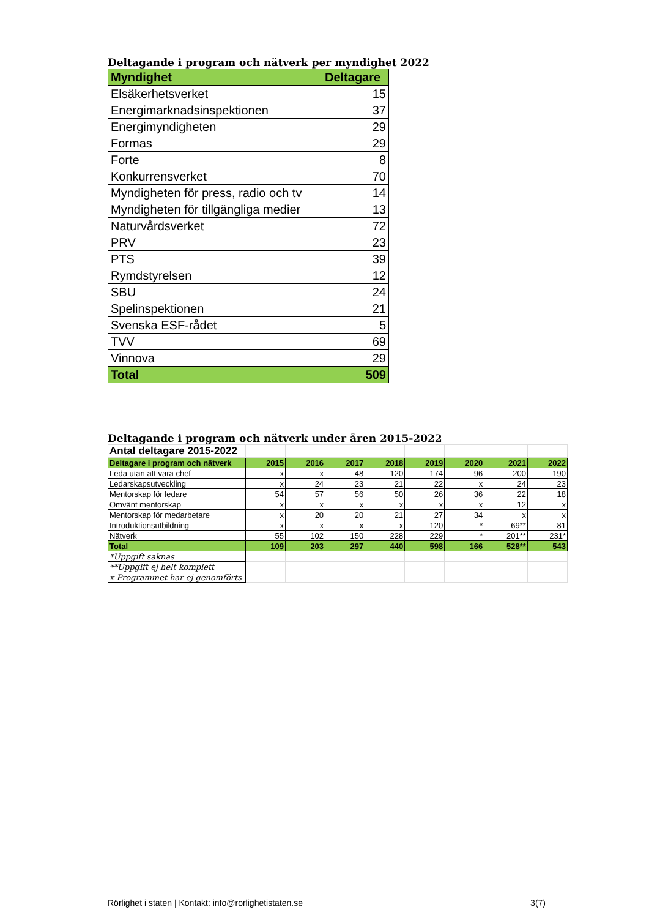Deltagande i program och nätverk per myndighet 2022
| Myndighet | Deltagare |
| --- | --- |
| Elsäkerhetsverket | 15 |
| Energimarknadsinspektionen | 37 |
| Energimyndigheten | 29 |
| Formas | 29 |
| Forte | 8 |
| Konkurrensverket | 70 |
| Myndigheten för press, radio och tv | 14 |
| Myndigheten för tillgängliga medier | 13 |
| Naturvårdsverket | 72 |
| PRV | 23 |
| PTS | 39 |
| Rymdstyrelsen | 12 |
| SBU | 24 |
| Spelinspektionen | 21 |
| Svenska ESF-rådet | 5 |
| TVV | 69 |
| Vinnova | 29 |
| Total | 509 |
Deltagande i program och nätverk under åren 2015-2022
| Antal deltagare 2015-2022 | | | | | | | | |
| Deltagare i program och nätverk | 2015 | 2016 | 2017 | 2018 | 2019 | 2020 | 2021 | 2022 |
| Leda utan att vara chef | x | x | 48 | 120 | 174 | 96 | 200 | 190 |
| Ledarskapsutveckling | x | 24 | 23 | 21 | 22 | x | 24 | 23 |
| Mentorskap för ledare | 54 | 57 | 56 | 50 | 26 | 36 | 22 | 18 |
| Omvänt mentorskap | x | x | x | x | x | x | 12 | x |
| Mentorskap för medarbetare | x | 20 | 20 | 21 | 27 | 34 | x | x |
| Introduktionsutbildning | x | x | x | x | 120 | * | 69** | 81 |
| Nätverk | 55 | 102 | 150 | 228 | 229 | * | 201** | 231* |
| Total | 109 | 203 | 297 | 440 | 598 | 166 | 528** | 543 |
| *Uppgift saknas | | | | | | | | |
| **Uppgift ej helt komplett | | | | | | | | |
| x Programmet har ej genomförts | | | | | | | | |
Rörlighet i staten | Kontakt: info@rorlighetistaten.se 3(7)